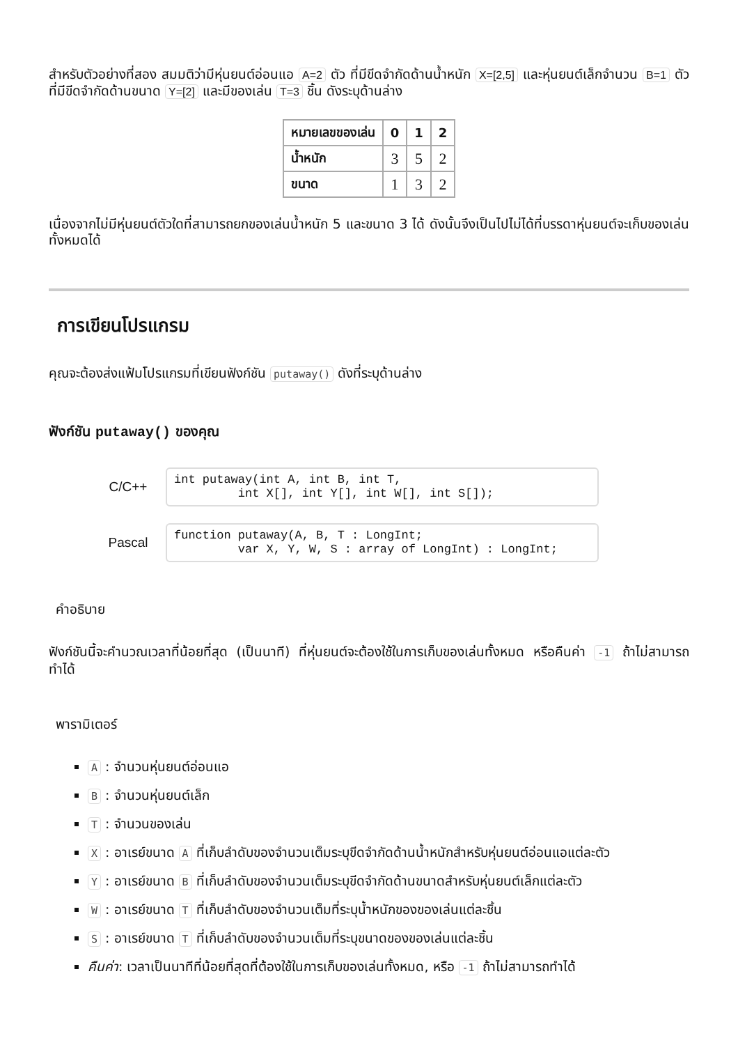สำหรับตัวอย่างที่สอง สมมติว่ามีหุ่นยนต์อ่อนแอ A=2 ตัว ที่มีขีดจำกัดด้านน้ำหนัก X=[2,5] และหุ่นยนต์เล็กจำนวน B=1 ตัว ที่มีขีดจำกัดด้านขนาด Y=[2] และมีของเล่น T=3 ชิ้น ดังระบุด้านล่าง
| หมายเลขของเล่น | 0 | 1 | 2 |
| --- | --- | --- | --- |
| น้ำหนัก | 3 | 5 | 2 |
| ขนาด | 1 | 3 | 2 |
เนื่องจากไม่มีหุ่นยนต์ตัวใดที่สามารถยกของเล่นน้ำหนัก 5 และขนาด 3 ได้ ดังนั้นจึงเป็นไปไม่ได้ที่บรรดาหุ่นยนต์จะเก็บของเล่นทั้งหมดได้
การเขียนโปรแกรม
คุณจะต้องส่งแฟ้มโปรแกรมที่เขียนฟังก์ชัน putaway() ดังที่ระบุด้านล่าง
ฟังก์ชัน putaway() ของคุณ
C/C++
int putaway(int A, int B, int T,
         int X[], int Y[], int W[], int S[]);
Pascal
function putaway(A, B, T : LongInt;
         var X, Y, W, S : array of LongInt) : LongInt;
คำอธิบาย
ฟังก์ชันนี้จะคำนวณเวลาที่น้อยที่สุด (เป็นนาที) ที่หุ่นยนต์จะต้องใช้ในการเก็บของเล่นทั้งหมด หรือคืนค่า -1 ถ้าไม่สามารถทำได้
พารามิเตอร์
A : จำนวนหุ่นยนต์อ่อนแอ
B : จำนวนหุ่นยนต์เล็ก
T : จำนวนของเล่น
X : อาเรย์ขนาด A ที่เก็บลำดับของจำนวนเต็มระบุขีดจำกัดด้านน้ำหนักสำหรับหุ่นยนต์อ่อนแอแต่ละตัว
Y : อาเรย์ขนาด B ที่เก็บลำดับของจำนวนเต็มระบุขีดจำกัดด้านขนาดสำหรับหุ่นยนต์เล็กแต่ละตัว
W : อาเรย์ขนาด T ที่เก็บลำดับของจำนวนเต็มที่ระบุน้ำหนักของของเล่นแต่ละชิ้น
S : อาเรย์ขนาด T ที่เก็บลำดับของจำนวนเต็มที่ระบุขนาดของของเล่นแต่ละชิ้น
คืนค่า: เวลาเป็นนาทีที่น้อยที่สุดที่ต้องใช้ในการเก็บของเล่นทั้งหมด, หรือ -1 ถ้าไม่สามารถทำได้